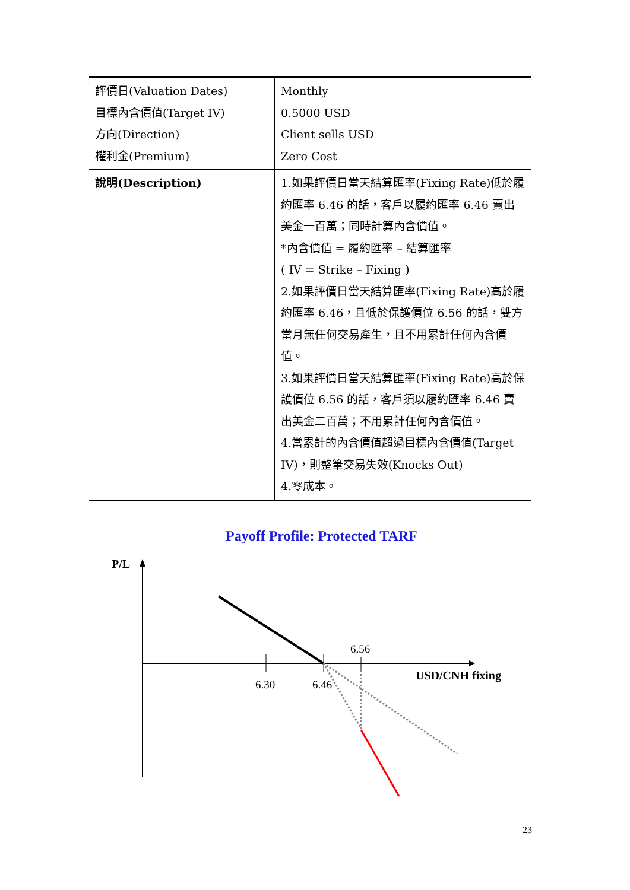| 評價日(Valuation Dates) 目標內含價值(Target IV) 方向(Direction) 權利金(Premium) | Monthly 0.5000 USD Client sells USD Zero Cost |
| 說明(Description) | 1.如果評價日當天結算匯率(Fixing Rate)低於履約匯率 6.46 的話，客戶以履約匯率 6.46 賣出美金一百萬；同時計算內含價值。 *內含價值 = 履約匯率 – 結算匯率 ( IV = Strike – Fixing ) 2.如果評價日當天結算匯率(Fixing Rate)高於履約匯率 6.46，且低於保護價位 6.56 的話，雙方當月無任何交易產生，且不用累計任何內含價值。 3.如果評價日當天結算匯率(Fixing Rate)高於保護價位 6.56 的話，客戶須以履約匯率 6.46 賣出美金二百萬；不用累計任何內含價值。 4.當累計的內含價值超過目標內含價值(Target IV)，則整筆交易失效(Knocks Out) 4.零成本。 |
Payoff Profile: Protected TARF
P/L
6.30
6.46
6.56
USD/CNH fixing
23